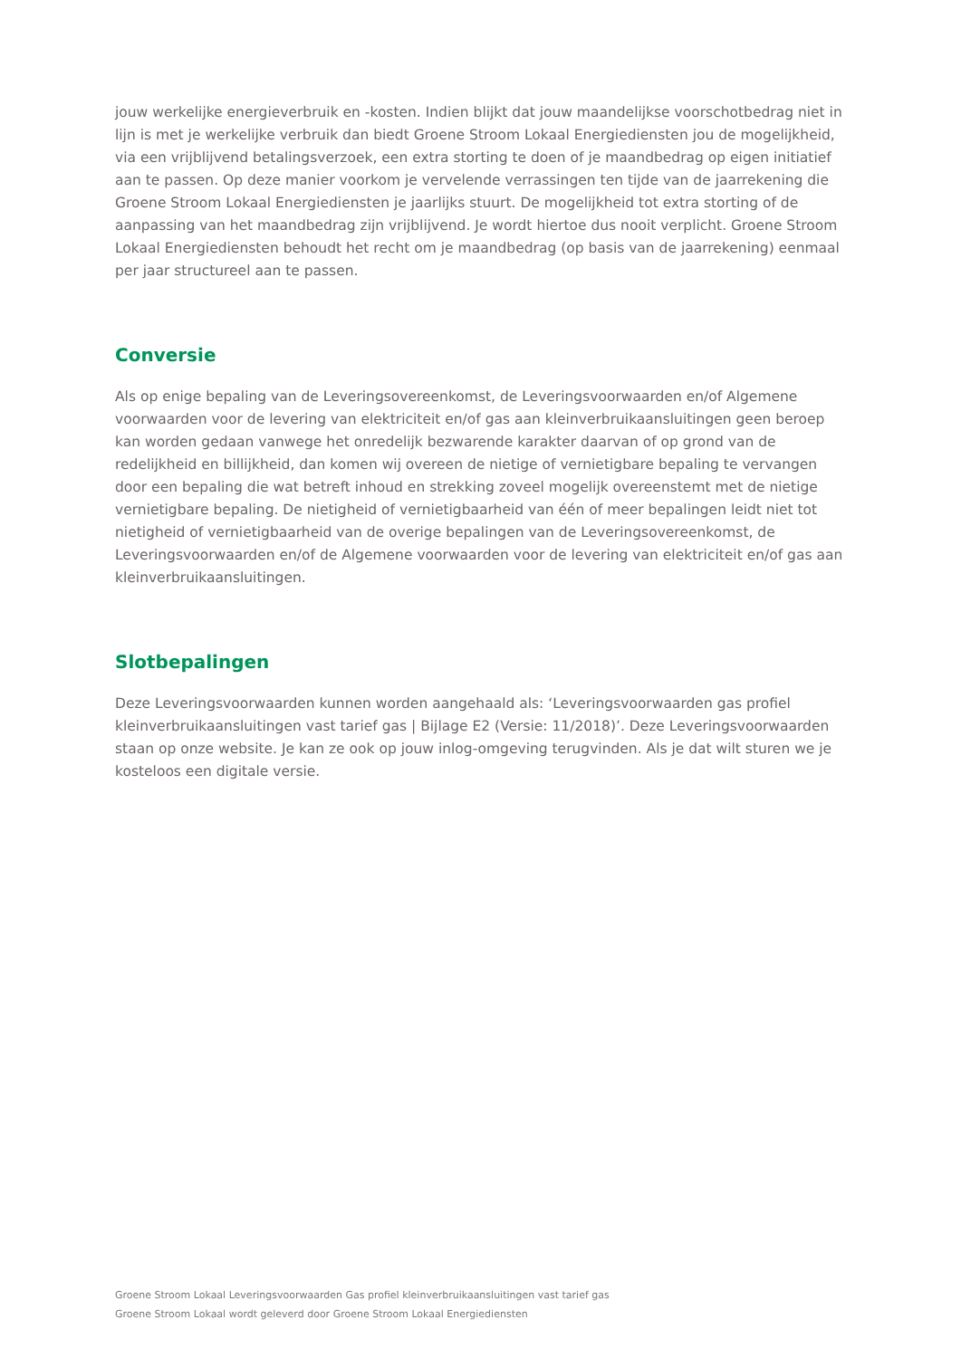jouw werkelijke energieverbruik en -kosten. Indien blijkt dat jouw maandelijkse voorschotbedrag niet in lijn is met je werkelijke verbruik dan biedt Groene Stroom Lokaal Energiediensten jou de mogelijkheid, via een vrijblijvend betalingsverzoek, een extra storting te doen of je maandbedrag op eigen initiatief aan te passen. Op deze manier voorkom je vervelende verrassingen ten tijde van de jaarrekening die Groene Stroom Lokaal Energiediensten je jaarlijks stuurt. De mogelijkheid tot extra storting of de aanpassing van het maandbedrag zijn vrijblijvend. Je wordt hiertoe dus nooit verplicht. Groene Stroom Lokaal Energiediensten behoudt het recht om je maandbedrag (op basis van de jaarrekening) eenmaal per jaar structureel aan te passen.
Conversie
Als op enige bepaling van de Leveringsovereenkomst, de Leveringsvoorwaarden en/of Algemene voorwaarden voor de levering van elektriciteit en/of gas aan kleinverbruikaansluitingen geen beroep kan worden gedaan vanwege het onredelijk bezwarende karakter daarvan of op grond van de redelijkheid en billijkheid, dan komen wij overeen de nietige of vernietigbare bepaling te vervangen door een bepaling die wat betreft inhoud en strekking zoveel mogelijk overeenstemt met de nietige vernietigbare bepaling. De nietigheid of vernietigbaarheid van één of meer bepalingen leidt niet tot nietigheid of vernietigbaarheid van de overige bepalingen van de Leveringsovereenkomst, de Leveringsvoorwaarden en/of de Algemene voorwaarden voor de levering van elektriciteit en/of gas aan kleinverbruikaansluitingen.
Slotbepalingen
Deze Leveringsvoorwaarden kunnen worden aangehaald als: ‘Leveringsvoorwaarden gas profiel kleinverbruikaansluitingen vast tarief gas | Bijlage E2 (Versie: 11/2018)’. Deze Leveringsvoorwaarden staan op onze website. Je kan ze ook op jouw inlog-omgeving terugvinden. Als je dat wilt sturen we je kosteloos een digitale versie.
Groene Stroom Lokaal Leveringsvoorwaarden Gas profiel kleinverbruikaansluitingen vast tarief gas
Groene Stroom Lokaal wordt geleverd door Groene Stroom Lokaal Energiediensten